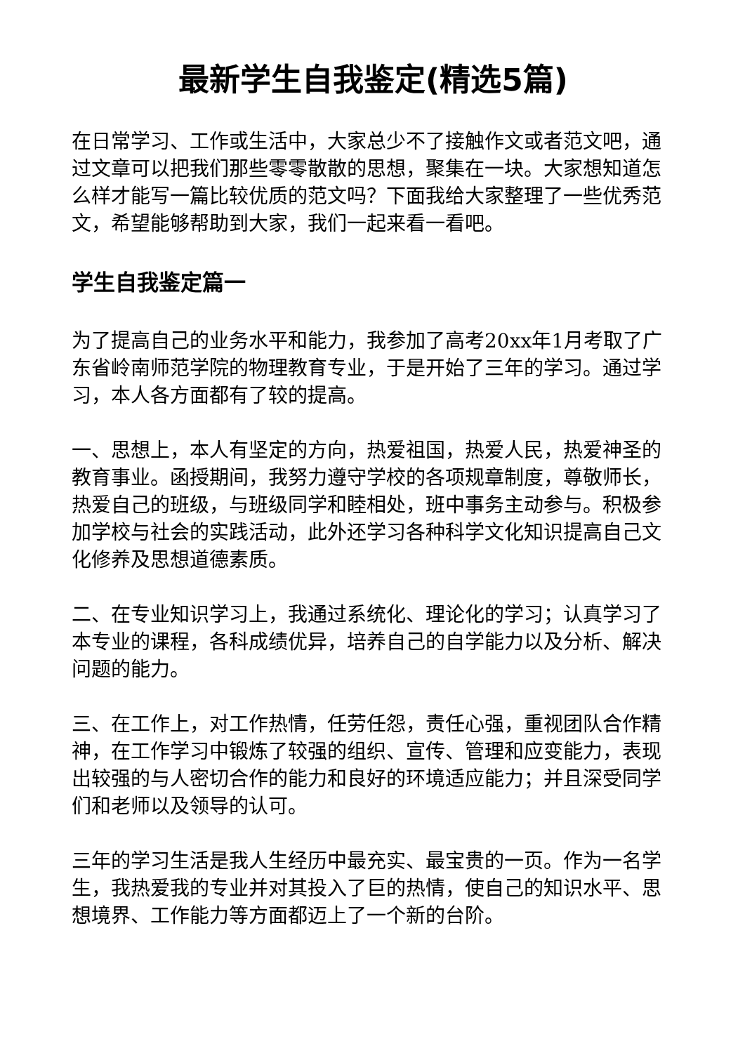最新学生自我鉴定(精选5篇)
在日常学习、工作或生活中，大家总少不了接触作文或者范文吧，通过文章可以把我们那些零零散散的思想，聚集在一块。大家想知道怎么样才能写一篇比较优质的范文吗？下面我给大家整理了一些优秀范文，希望能够帮助到大家，我们一起来看一看吧。
学生自我鉴定篇一
为了提高自己的业务水平和能力，我参加了高考20xx年1月考取了广东省岭南师范学院的物理教育专业，于是开始了三年的学习。通过学习，本人各方面都有了较的提高。
一、思想上，本人有坚定的方向，热爱祖国，热爱人民，热爱神圣的教育事业。函授期间，我努力遵守学校的各项规章制度，尊敬师长，热爱自己的班级，与班级同学和睦相处，班中事务主动参与。积极参加学校与社会的实践活动，此外还学习各种科学文化知识提高自己文化修养及思想道德素质。
二、在专业知识学习上，我通过系统化、理论化的学习；认真学习了本专业的课程，各科成绩优异，培养自己的自学能力以及分析、解决问题的能力。
三、在工作上，对工作热情，任劳任怨，责任心强，重视团队合作精神，在工作学习中锻炼了较强的组织、宣传、管理和应变能力，表现出较强的与人密切合作的能力和良好的环境适应能力；并且深受同学们和老师以及领导的认可。
三年的学习生活是我人生经历中最充实、最宝贵的一页。作为一名学生，我热爱我的专业并对其投入了巨的热情，使自己的知识水平、思想境界、工作能力等方面都迈上了一个新的台阶。